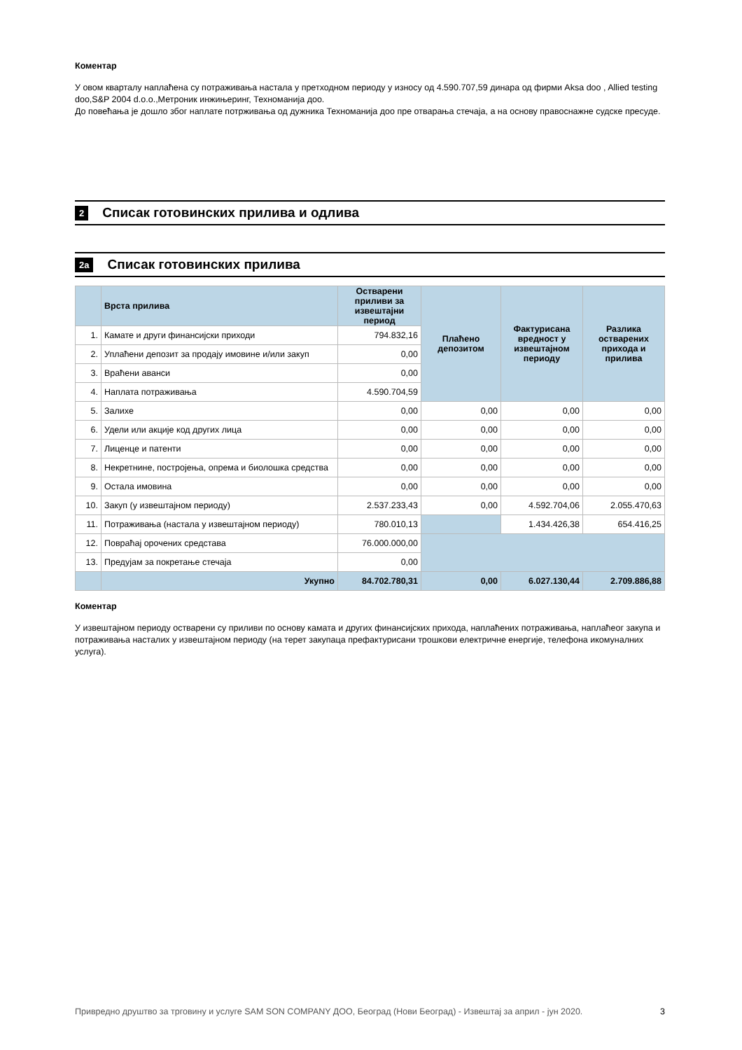Коментар
У овом кварталу наплаћена су потраживања настала у претходном периоду у износу од 4.590.707,59 динара од фирми Aksa doo , Allied testing doo,S&P 2004 d.o.o.,Метроник инжињеринг, Техноманија доо.
До повећања је дошло због наплате потрживања од дужника Техноманија доо пре отварања стечаја, а на основу правоснажне судске пресуде.
2 Списак готовинских прилива и одлива
2а Списак готовинских прилива
| | Врста прилива | Остварени приливи за извештајни период | Плаћено депозитом | Фактурисана вредност у извештајном периоду | Разлика остварених прихода и прилива |
| --- | --- | --- | --- | --- | --- |
| 1. | Камате и други финансијски приходи | 794.832,16 | | | |
| 2. | Уплаћени депозит за продају имовине и/или закуп | 0,00 | | | |
| 3. | Враћени аванси | 0,00 | | | |
| 4. | Наплата потраживања | 4.590.704,59 | | | |
| 5. | Залихе | 0,00 | 0,00 | 0,00 | 0,00 |
| 6. | Удели или акције код других лица | 0,00 | 0,00 | 0,00 | 0,00 |
| 7. | Лиценце и патенти | 0,00 | 0,00 | 0,00 | 0,00 |
| 8. | Некретнине, постројења, опрема и биолошка средства | 0,00 | 0,00 | 0,00 | 0,00 |
| 9. | Остала имовина | 0,00 | 0,00 | 0,00 | 0,00 |
| 10. | Закуп (у извештајном периоду) | 2.537.233,43 | 0,00 | 4.592.704,06 | 2.055.470,63 |
| 11. | Потраживања (настала у извештајном периоду) | 780.010,13 | | 1.434.426,38 | 654.416,25 |
| 12. | Повраћај орочених средстава | 76.000.000,00 | | | |
| 13. | Предујам за покретање стечаја | 0,00 | | | |
| | Укупно | 84.702.780,31 | 0,00 | 6.027.130,44 | 2.709.886,88 |
Коментар
У извештајном периоду остварени су приливи по основу камата и других финансијских прихода, наплаћених потраживања, наплаћеог закупа и потраживања насталих у извештајном периоду (на терет закупаца префактурисани трошкови електричне енергије, телефона икомуналних услуга).
Привредно друштво за трговину и услуге SAM SON COMPANY ДОО, Београд (Нови Београд) - Извештај за април - јун 2020. 3